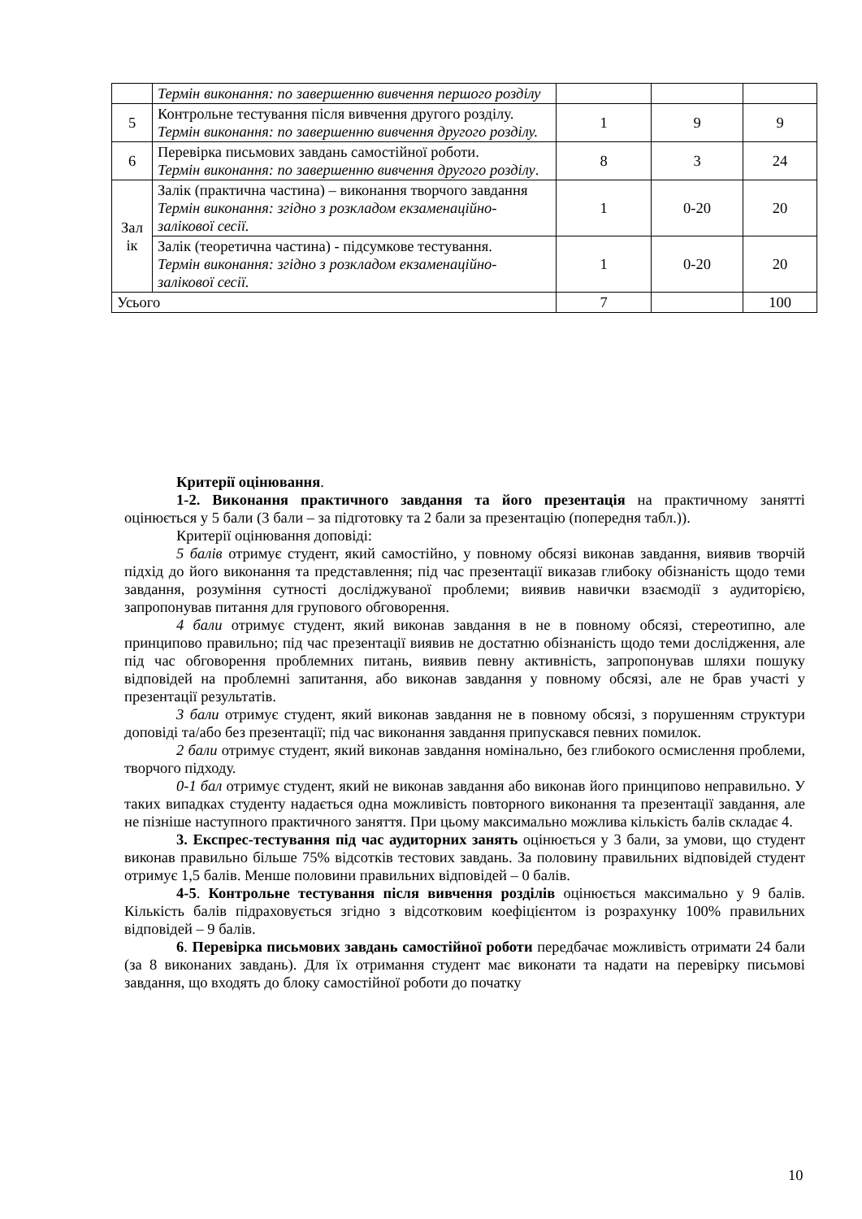| | Термін виконання: по завершенню вивчення першого розділу | | | |
| 5 | Контрольне тестування після вивчення другого розділу. Термін виконання: по завершенню вивчення другого розділу. | 1 | 9 | 9 |
| 6 | Перевірка письмових завдань самостійної роботи. Термін виконання: по завершенню вивчення другого розділу . | 8 | 3 | 24 |
| Зал ік | Залік (практична частина) – виконання творчого завдання Термін виконання: згідно з розкладом екзаменаційно-залікової сесії. | 1 | 0-20 | 20 |
| | Залік (теоретична частина) - підсумкове тестування. Термін виконання: згідно з розкладом екзаменаційно-залікової сесії. | 1 | 0-20 | 20 |
| Усього | | 7 | | 100 |
Критерії оцінювання.
1-2. Виконання практичного завдання та його презентація на практичному занятті оцінюється у 5 бали (3 бали – за підготовку та 2 бали за презентацію (попередня табл.)).
Критерії оцінювання доповіді:
5 балів отримує студент, який самостійно, у повному обсязі виконав завдання, виявив творчій підхід до його виконання та представлення; під час презентації виказав глибоку обізнаність щодо теми завдання, розуміння сутності досліджуваної проблеми; виявив навички взаємодії з аудиторією, запропонував питання для групового обговорення.
4 бали отримує студент, який виконав завдання в не в повному обсязі, стереотипно, але принципово правильно; під час презентації виявив не достатню обізнаність щодо теми дослідження, але під час обговорення проблемних питань, виявив певну активність, запропонував шляхи пошуку відповідей на проблемні запитання, або виконав завдання у повному обсязі, але не брав участі у презентації результатів.
3 бали отримує студент, який виконав завдання не в повному обсязі, з порушенням структури доповіді та/або без презентації; під час виконання завдання припускався певних помилок.
2 бали отримує студент, який виконав завдання номінально, без глибокого осмислення проблеми, творчого підходу.
0-1 бал отримує студент, який не виконав завдання або виконав його принципово неправильно. У таких випадках студенту надається одна можливість повторного виконання та презентації завдання, але не пізніше наступного практичного заняття. При цьому максимально можлива кількість балів складає 4.
3. Експрес-тестування під час аудиторних занять оцінюється у 3 бали, за умови, що студент виконав правильно більше 75% відсотків тестових завдань. За половину правильних відповідей студент отримує 1,5 балів. Менше половини правильних відповідей – 0 балів.
4-5. Контрольне тестування після вивчення розділів оцінюється максимально у 9 балів. Кількість балів підраховується згідно з відсотковим коефіцієнтом із розрахунку 100% правильних відповідей – 9 балів.
6. Перевірка письмових завдань самостійної роботи передбачає можливість отримати 24 бали (за 8 виконаних завдань). Для їх отримання студент має виконати та надати на перевірку письмові завдання, що входять до блоку самостійної роботи до початку
10